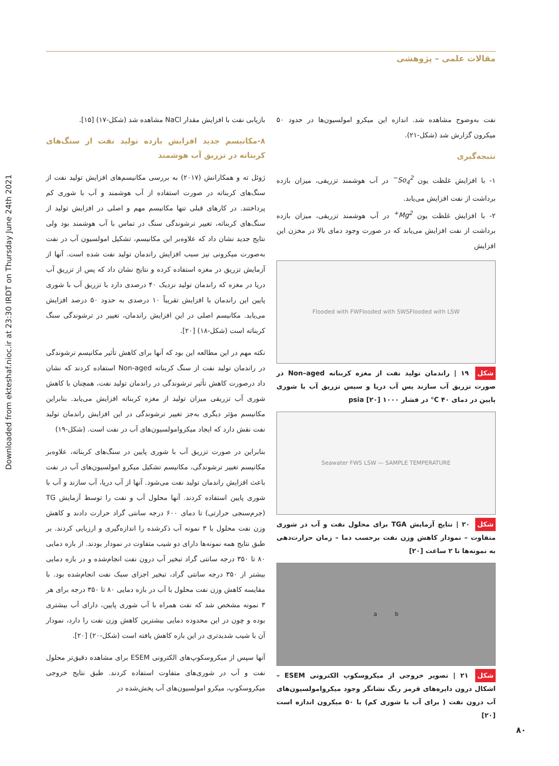Downloaded from ekteshaf.nioc.ir at 23:30 IRDT on Thursday June 24th 2021
مقالات علمی – پژوهشی
بازیابی نفت با افزایش مقدار NaCl مشاهده شد (شکل-۱۷) [۱۵].
۸-مکانیسم جدید افزایش بازده تولید نفت از سنگ‌های کربناته در تزریق آب هوشمند
ژوئل ته و همکارانش (۲۰۱۷) به بررسی مکانیسم‌های افزایش تولید نفت از سنگ‌های کربناته در صورت استفاده از آب هوشمند و آب با شوری کم پرداختند. در کارهای قبلی تنها مکانیسم مهم و اصلی در افزایش تولید از سنگ‌های کربناته، تغییر ترشوندگی سنگ در تماس با آب هوشمند بود ولی نتایج جدید نشان داد که علاوه‌بر این مکانیسم، تشکیل امولسیون آب در نفت به‌صورت میکرونی نیز سبب افزایش راندمان تولید نفت شده است. آنها از آزمایش تزریق در مغزه استفاده کرده و نتایج نشان داد که پس از تزریق آب دریا در مغزه که راندمان تولید نزدیک ۴۰ درصدی دارد با تزریق آب با شوری پایین این راندمان با افزایش تقریباً ۱۰ درصدی به حدود ۵۰ درصد افزایش می‌یابد. مکانیسم اصلی در این افزایش راندمان، تغییر در ترشوندگی سنگ کربناته است (شکل-۱۸) [۲۰].
نکته مهم در این مطالعه این بود که آنها برای کاهش تأثیر مکانیسم ترشوندگی در راندمان تولید نفت از سنگ کربناته Non-aged استفاده کردند که نشان داد درصورت کاهش تأثیر ترشوندگی در راندمان تولید نفت، همچنان با کاهش شوری آب تزریقی میزان تولید از مغزه کربناته افزایش می‌یابد. بنابراین مکانیسم مؤثر دیگری به‌جز تغییر ترشوندگی در این افزایش راندمان تولید نفت نقش دارد که ایجاد میکروامولسیون‌های آب در نفت است. (شکل-۱۹)
بنابراین در صورت تزریق آب با شوری پایین در سنگ‌های کربناته، علاوه‌بر مکانیسم تغییر ترشوندگی، مکانیسم تشکیل میکرو امولسیون‌های آب در نفت باعث افزایش راندمان تولید نفت می‌شود. آنها از آب دریا، آب سازند و آب با شوری پایین استفاده کردند. آنها محلول آب و نفت را توسط آزمایش TG (جرم‌سنجی حرارتی) تا دمای ۶۰۰ درجه سانتی گراد حرارت دادند و کاهش وزن نفت محلول با ۳ نمونه آب ذکرشده را اندازه‌گیری و ارزیابی کردند. بر طبق نتایج همه نمونه‌ها دارای دو شیب متفاوت در نمودار بودند. از بازه دمایی ۸۰ تا ۳۵۰ درجه سانتی گراد تبخیر آب درون نفت انجام‌شده و در بازه دمایی بیشتر از ۳۵۰ درجه سانتی گراد، تبخیر اجزای سبک نفت انجام‌شده بود. با مقایسه کاهش وزن نفت محلول با آب در بازه دمایی ۸۰ تا ۳۵۰ درجه برای هر ۳ نمونه مشخص شد که نفت همراه با آب شوری پایین، دارای آب بیشتری بوده و چون در این محدوده دمایی بیشترین کاهش وزن نفت را دارد، نمودار آن با شیب شدیدتری در این بازه کاهش یافته است (شکل-۲۰) [۲۰].
آنها سپس از میکروسکوپ‌های الکترونی ESEM برای مشاهده دقیق‌تر محلول نفت و آب در شوری‌های متفاوت استفاده کردند. طبق نتایج خروجی میکروسکوپ، میکرو امولسیون‌های آب پخش‌شده در
نفت به‌وضوح مشاهده شد. اندازه این میکرو امولسیون‌ها در حدود ۵۰ میکرون گزارش شد (شکل-۲۱).
نتیجه‌گیری
۱- با افزایش غلظت یون So<sub>4</sub><sup>2−</sup> در آب هوشمند تزریقی، میزان بازده برداشت از نفت افزایش می‌یابد.
۲- با افزایش غلظت یون Mg<sup>2+</sup> در آب هوشمند تزریقی، میزان بازده برداشت از نفت افزایش می‌یابد که در صورت وجود دمای بالا در مخزن این افزایش
Flooded with FW Flooded with SWS Flooded with LSW
شکل ۱۹ | راندمان تولید نفت از مغزه کربناته Non–aged در صورت تزریق آب سازند پس آب دریا و سپس تزریق آب با شوری پایین در دمای ۴۰ C° در فشار ۱۰۰۰ psia [۲۰]
Seawater FWS LSW — SAMPLE TEMPERATURE
شکل ۲۰ | نتایج آزمایش TGA برای محلول نفت و آب در شوری متفاوت – نمودار کاهش وزن نفت برحسب دما – زمان حرارت‌دهی به نمونه‌ها تا ۲ ساعت [۲۰]
a b
شکل ۲۱ | تصویر خروجی از میکروسکوپ الکترونی ESEM – اشکال درون دایره‌های قرمز رنگ نشانگر وجود میکروامولسیون‌های آب درون نفت ( برای آب با شوری کم) با ۵۰ میکرون اندازه است [۲۰]
۸۰